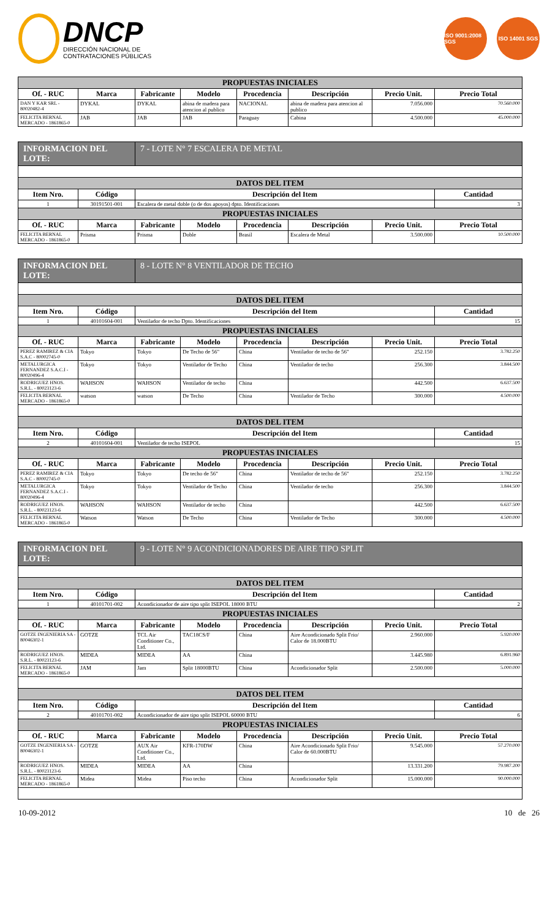DNCP
DIRECCIÓN NACIONAL DE
CONTRATACIONES PÚBLICAS
ISO 9001:2008 SGS
ISO 14001 SGS
| PROPUESTAS INICIALES | | | | | | | |
| Of. - RUC | Marca | Fabricante | Modelo | Procedencia | Descripción | Precio Unit. | Precio Total |
| DAN Y KAR SRL - 80020482-4 | DYKAL | DYKAL | abina de madera para atencion al publico | NACIONAL | abina de madera para atencion al publico | 7.056.000 | 70.560.000 |
| FELICITA BERNAL MERCADO - 1861865-0 | JAB | JAB | JAB | Paraguay | Cabina | 4.500.000 | 45.000.000 |
| INFORMACION DEL LOTE: | | 7 - LOTE N° 7 ESCALERA DE METAL | | | | | |
| DATOS DEL ITEM | | | | | | | |
| Item Nro. | Código | Descripción del Item | | | | | Cantidad |
| 1 | 30191501-001 | Escalera de metal doble (o de dos apoyos) dpto. Identificaciones | | | | | 3 |
| PROPUESTAS INICIALES | | | | | | | |
| Of. - RUC | Marca | Fabricante | Modelo | Procedencia | Descripción | Precio Unit. | Precio Total |
| FELICITA BERNAL MERCADO - 1861865-0 | Prisma | Prisma | Doble | Brasil | Escalera de Metal | 3.500.000 | 10.500.000 |
| INFORMACION DEL LOTE: | | 8 - LOTE N° 8 VENTILADOR DE TECHO | | | | | |
| DATOS DEL ITEM | | | | | | | |
| Item Nro. | Código | Descripción del Item | | | | | Cantidad |
| 1 | 40101604-001 | Ventilador de techo Dpto. Identificaciones | | | | | 15 |
| PROPUESTAS INICIALES | | | | | | | |
| Of. - RUC | Marca | Fabricante | Modelo | Procedencia | Descripción | Precio Unit. | Precio Total |
| PEREZ RAMIREZ & CIA S.A.C - 80002745-0 | Tokyo | Tokyo | De Techo de 56" | China | Ventilador de techo de 56" | 252.150 | 3.782.250 |
| METALURGICA FERNANDEZ S.A.C.I - 80020496-4 | Tokyo | Tokyo | Ventilador de Techo | China | Ventilador de techo | 256.300 | 3.844.500 |
| RODRIGUEZ HNOS. S.R.L. - 80023123-6 | WAHSON | WAHSON | Ventilador de techo | China | | 442.500 | 6.637.500 |
| FELICITA BERNAL MERCADO - 1861865-0 | watson | watson | De Techo | China | Ventilador de Techo | 300.000 | 4.500.000 |
| DATOS DEL ITEM | | | | | | | |
| Item Nro. | Código | Descripción del Item | | | | | Cantidad |
| 2 | 40101604-001 | Ventilador de techo ISEPOL | | | | | 15 |
| PROPUESTAS INICIALES | | | | | | | |
| Of. - RUC | Marca | Fabricante | Modelo | Procedencia | Descripción | Precio Unit. | Precio Total |
| PEREZ RAMIREZ & CIA S.A.C - 80002745-0 | Tokyo | Tokyo | De techo de 56" | China | Ventilador de techo de 56" | 252.150 | 3.782.250 |
| METALURGICA FERNANDEZ S.A.C.I - 80020496-4 | Tokyo | Tokyo | Ventilador de Techo | China | Ventilador de techo | 256.300 | 3.844.500 |
| RODRIGUEZ HNOS. S.R.L. - 80023123-6 | WAHSON | WAHSON | Ventilador de techo | China | | 442.500 | 6.637.500 |
| FELICITA BERNAL MERCADO - 1861865-0 | Watson | Watson | De Techo | China | Ventilador de Techo | 300.000 | 4.500.000 |
| INFORMACION DEL LOTE: | | 9 - LOTE N° 9 ACONDICIONADORES DE AIRE TIPO SPLIT | | | | | |
| DATOS DEL ITEM | | | | | | | |
| Item Nro. | Código | Descripción del Item | | | | | Cantidad |
| 1 | 40101701-002 | Acondicionador de aire tipo split ISEPOL 18000 BTU | | | | | 2 |
| PROPUESTAS INICIALES | | | | | | | |
| Of. - RUC | Marca | Fabricante | Modelo | Procedencia | Descripción | Precio Unit. | Precio Total |
| GOTZE INGENIERIA SA - 80046302-1 | GOTZE | TCL Air Conditioner Co., Ltd. | TAC18CS/F | China | Aire Acondicionado Split Frio/ Calor de 18.000BTU | 2.960.000 | 5.920.000 |
| RODRIGUEZ HNOS. S.R.L. - 80023123-6 | MIDEA | MIDEA | AA | China | | 3.445.980 | 6.891.960 |
| FELICITA BERNAL MERCADO - 1861865-0 | JAM | Jam | Split 18000BTU | China | Acondicionador Split | 2.500.000 | 5.000.000 |
| DATOS DEL ITEM | | | | | | | |
| Item Nro. | Código | Descripción del Item | | | | | Cantidad |
| 2 | 40101701-002 | Acondicionador de aire tipo split ISEPOL 60000 BTU | | | | | 6 |
| PROPUESTAS INICIALES | | | | | | | |
| Of. - RUC | Marca | Fabricante | Modelo | Procedencia | Descripción | Precio Unit. | Precio Total |
| GOTZE INGENIERIA SA - 80046302-1 | GOTZE | AUX Air Conditioner Co., Ltd. | KFR-170DW | China | Aire Acondicionado Split Frio/ Calor de 60.000BTU | 9.545.000 | 57.270.000 |
| RODRIGUEZ HNOS. S.R.L. - 80023123-6 | MIDEA | MIDEA | AA | China | | 13.331.200 | 79.987.200 |
| FELICITA BERNAL MERCADO - 1861865-0 | Midea | Midea | Piso techo | China | Acondicionador Split | 15.000.000 | 90.000.000 |
10-09-2012 10 de 26